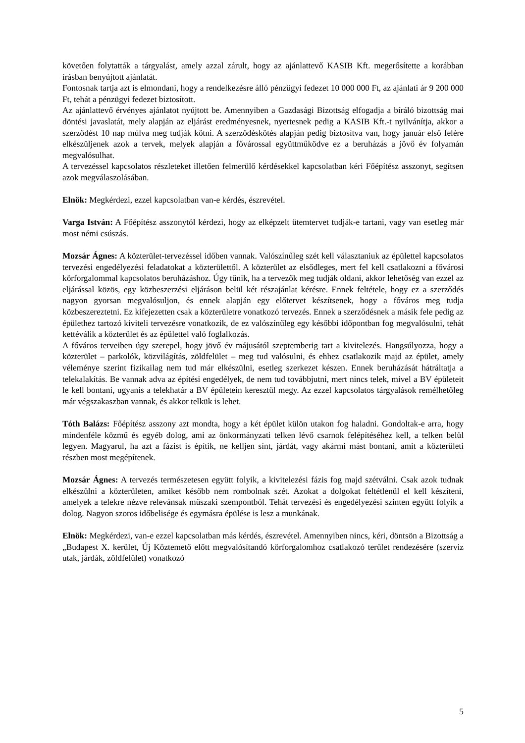követően folytatták a tárgyalást, amely azzal zárult, hogy az ajánlattevő KASIB Kft. megerősítette a korábban írásban benyújtott ajánlatát.
Fontosnak tartja azt is elmondani, hogy a rendelkezésre álló pénzügyi fedezet 10 000 000 Ft, az ajánlati ár 9 200 000 Ft, tehát a pénzügyi fedezet biztosított.
Az ajánlattevő érvényes ajánlatot nyújtott be. Amennyiben a Gazdasági Bizottság elfogadja a bíráló bizottság mai döntési javaslatát, mely alapján az eljárást eredményesnek, nyertesnek pedig a KASIB Kft.-t nyilvánítja, akkor a szerződést 10 nap múlva meg tudják kötni. A szerződéskötés alapján pedig biztosítva van, hogy január első felére elkészüljenek azok a tervek, melyek alapján a fővárossal együttműködve ez a beruházás a jövő év folyamán megvalósulhat.
A tervezéssel kapcsolatos részleteket illetően felmerülő kérdésekkel kapcsolatban kéri Főépítész asszonyt, segítsen azok megválaszolásában.
Elnök: Megkérdezi, ezzel kapcsolatban van-e kérdés, észrevétel.
Varga István: A Főépítész asszonytól kérdezi, hogy az elképzelt ütemtervet tudják-e tartani, vagy van esetleg már most némi csúszás.
Mozsár Ágnes: A közterület-tervezéssel időben vannak. Valószínűleg szét kell választaniuk az épülettel kapcsolatos tervezési engedélyezési feladatokat a közterülettől. A közterület az elsődleges, mert fel kell csatlakozni a fővárosi körforgalommal kapcsolatos beruházáshoz. Úgy tűnik, ha a tervezők meg tudják oldani, akkor lehetőség van ezzel az eljárással közös, egy közbeszerzési eljáráson belül két részajánlat kérésre. Ennek feltétele, hogy ez a szerződés nagyon gyorsan megvalósuljon, és ennek alapján egy előtervet készítsenek, hogy a főváros meg tudja közbeszereztetni. Ez kifejezetten csak a közterületre vonatkozó tervezés. Ennek a szerződésnek a másik fele pedig az épülethez tartozó kiviteli tervezésre vonatkozik, de ez valószínűleg egy későbbi időpontban fog megvalósulni, tehát kettéválik a közterület és az épülettel való foglalkozás.
A főváros terveiben úgy szerepel, hogy jövő év májusától szeptemberig tart a kivitelezés. Hangsúlyozza, hogy a közterület – parkolók, közvilágítás, zöldfelület – meg tud valósulni, és ehhez csatlakozik majd az épület, amely véleménye szerint fizikailag nem tud már elkészülni, esetleg szerkezet készen. Ennek beruházását hátráltatja a telekalakítás. Be vannak adva az építési engedélyek, de nem tud továbbjutni, mert nincs telek, mivel a BV épületeit le kell bontani, ugyanis a telekhatár a BV épületein keresztül megy. Az ezzel kapcsolatos tárgyalások remélhetőleg már végszakaszban vannak, és akkor telkük is lehet.
Tóth Balázs: Főépítész asszony azt mondta, hogy a két épület külön utakon fog haladni. Gondoltak-e arra, hogy mindenféle közmű és egyéb dolog, ami az önkormányzati telken lévő csarnok felépítéséhez kell, a telken belül legyen. Magyarul, ha azt a fázist is építik, ne kelljen sínt, járdát, vagy akármi mást bontani, amit a közterületi részben most megépítenek.
Mozsár Ágnes: A tervezés természetesen együtt folyik, a kivitelezési fázis fog majd szétválni. Csak azok tudnak elkészülni a közterületen, amiket később nem rombolnak szét. Azokat a dolgokat feltétlenül el kell készíteni, amelyek a telekre nézve relevánsak műszaki szempontból. Tehát tervezési és engedélyezési szinten együtt folyik a dolog. Nagyon szoros időbelisége és egymásra épülése is lesz a munkának.
Elnök: Megkérdezi, van-e ezzel kapcsolatban más kérdés, észrevétel. Amennyiben nincs, kéri, döntsön a Bizottság a „Budapest X. kerület, Új Köztemető előtt megvalósítandó körforgalomhoz csatlakozó terület rendezésére (szerviz utak, járdák, zöldfelület) vonatkozó
5